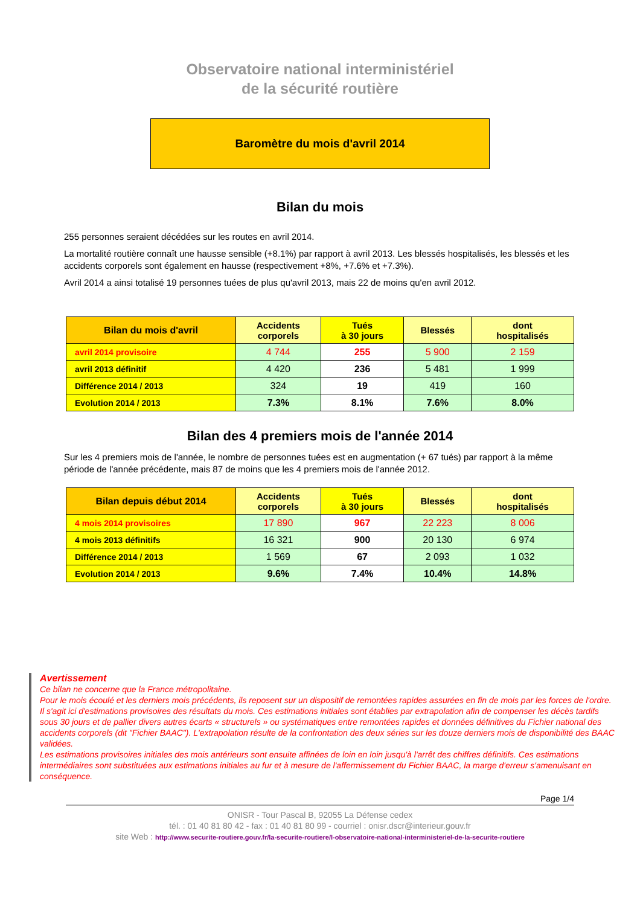Observatoire national interministériel
de la sécurité routière
Baromètre du mois d'avril 2014
Bilan du mois
255 personnes seraient décédées sur les routes en avril 2014.
La mortalité routière connaît une hausse sensible (+8.1%) par rapport à avril 2013. Les blessés hospitalisés, les blessés et les accidents corporels sont également en hausse (respectivement +8%, +7.6% et +7.3%).
Avril 2014 a ainsi totalisé 19 personnes tuées de plus qu'avril 2013, mais 22 de moins qu'en avril 2012.
| Bilan du mois d'avril | Accidents corporels | Tués à 30 jours | Blessés | dont hospitalisés |
| --- | --- | --- | --- | --- |
| avril 2014 provisoire | 4 744 | 255 | 5 900 | 2 159 |
| avril 2013 définitif | 4 420 | 236 | 5 481 | 1 999 |
| Différence 2014 / 2013 | 324 | 19 | 419 | 160 |
| Evolution 2014 / 2013 | 7.3% | 8.1% | 7.6% | 8.0% |
Bilan des 4 premiers mois de l'année 2014
Sur les 4 premiers mois de l'année, le nombre de personnes tuées est en augmentation (+ 67 tués) par rapport à la même période de l'année précédente, mais 87 de moins que les 4 premiers mois de l'année 2012.
| Bilan depuis début 2014 | Accidents corporels | Tués à 30 jours | Blessés | dont hospitalisés |
| --- | --- | --- | --- | --- |
| 4 mois 2014 provisoires | 17 890 | 967 | 22 223 | 8 006 |
| 4 mois 2013 définitifs | 16 321 | 900 | 20 130 | 6 974 |
| Différence 2014 / 2013 | 1 569 | 67 | 2 093 | 1 032 |
| Evolution 2014 / 2013 | 9.6% | 7.4% | 10.4% | 14.8% |
Avertissement
Ce bilan ne concerne que la France métropolitaine.
Pour le mois écoulé et les derniers mois précédents, ils reposent sur un dispositif de remontées rapides assurées en fin de mois par les forces de l'ordre. Il s'agit ici d'estimations provisoires des résultats du mois. Ces estimations initiales sont établies par extrapolation afin de compenser les décès tardifs sous 30 jours et de pallier divers autres écarts « structurels » ou systématiques entre remontées rapides et données définitives du Fichier national des accidents corporels (dit "Fichier BAAC"). L'extrapolation résulte de la confrontation des deux séries sur les douze derniers mois de disponibilité des BAAC validées.
Les estimations provisoires initiales des mois antérieurs sont ensuite affinées de loin en loin jusqu'à l'arrêt des chiffres définitifs. Ces estimations intermédiaires sont substituées aux estimations initiales au fur et à mesure de l'affermissement du Fichier BAAC, la marge d'erreur s'amenuisant en conséquence.
Page 1/4
ONISR - Tour Pascal B, 92055 La Défense cedex
tél. : 01 40 81 80 42 - fax : 01 40 81 80 99 - courriel : onisr.dscr@interieur.gouv.fr
site Web : http://www.securite-routiere.gouv.fr/la-securite-routiere/l-observatoire-national-interministeriel-de-la-securite-routiere